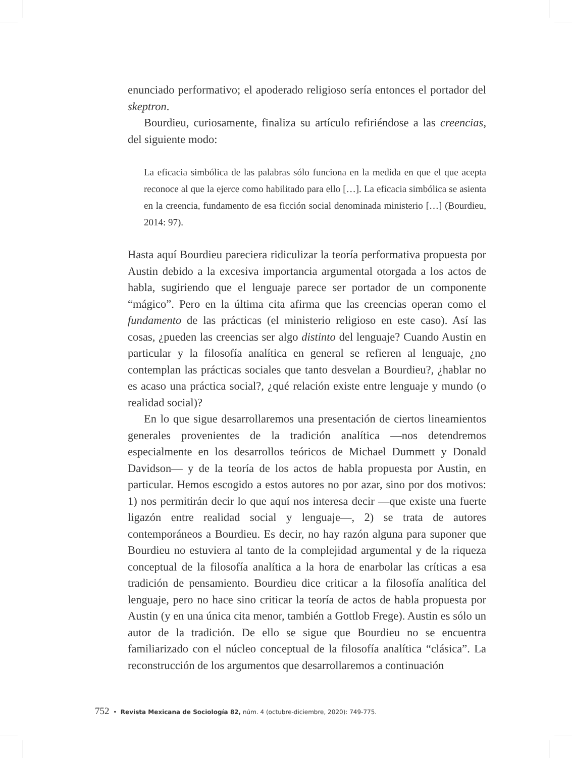enunciado performativo; el apoderado religioso sería entonces el portador del skeptron.
Bourdieu, curiosamente, finaliza su artículo refiriéndose a las creencias, del siguiente modo:
La eficacia simbólica de las palabras sólo funciona en la medida en que el que acepta reconoce al que la ejerce como habilitado para ello […]. La eficacia simbólica se asienta en la creencia, fundamento de esa ficción social denominada ministerio […] (Bourdieu, 2014: 97).
Hasta aquí Bourdieu pareciera ridiculizar la teoría performativa propuesta por Austin debido a la excesiva importancia argumental otorgada a los actos de habla, sugiriendo que el lenguaje parece ser portador de un componente “mágico”. Pero en la última cita afirma que las creencias operan como el fundamento de las prácticas (el ministerio religioso en este caso). Así las cosas, ¿pueden las creencias ser algo distinto del lenguaje? Cuando Austin en particular y la filosofía analítica en general se refieren al lenguaje, ¿no contemplan las prácticas sociales que tanto desvelan a Bourdieu?, ¿hablar no es acaso una práctica social?, ¿qué relación existe entre lenguaje y mundo (o realidad social)?
En lo que sigue desarrollaremos una presentación de ciertos lineamientos generales provenientes de la tradición analítica —nos detendremos especialmente en los desarrollos teóricos de Michael Dummett y Donald Davidson— y de la teoría de los actos de habla propuesta por Austin, en particular. Hemos escogido a estos autores no por azar, sino por dos motivos: 1) nos permitirán decir lo que aquí nos interesa decir —que existe una fuerte ligazón entre realidad social y lenguaje—, 2) se trata de autores contemporáneos a Bourdieu. Es decir, no hay razón alguna para suponer que Bourdieu no estuviera al tanto de la complejidad argumental y de la riqueza conceptual de la filosofía analítica a la hora de enarbolar las críticas a esa tradición de pensamiento. Bourdieu dice criticar a la filosofía analítica del lenguaje, pero no hace sino criticar la teoría de actos de habla propuesta por Austin (y en una única cita menor, también a Gottlob Frege). Austin es sólo un autor de la tradición. De ello se sigue que Bourdieu no se encuentra familiarizado con el núcleo conceptual de la filosofía analítica “clásica”. La reconstrucción de los argumentos que desarrollaremos a continuación
752 • Revista Mexicana de Sociología 82, núm. 4 (octubre-diciembre, 2020): 749-775.